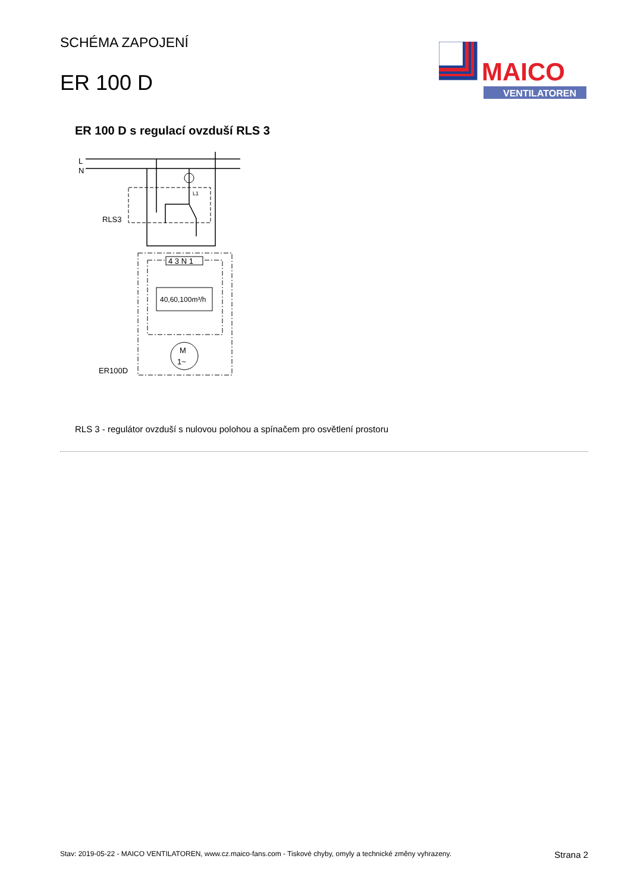SCHÉMA ZAPOJENÍ
ER 100 D
MAICO
VENTILATOREN
ER 100 D s regulací ovzduší RLS 3
L
N
RLS3
L1
4 3 N 1
40,60,100m³/h
M
1~
ER100D
RLS 3 - regulátor ovzduší s nulovou polohou a spínačem pro osvětlení prostoru
Stav: 2019-05-22 - MAICO VENTILATOREN, www.cz.maico-fans.com - Tiskové chyby, omyly a technické změny vyhrazeny. Strana 2